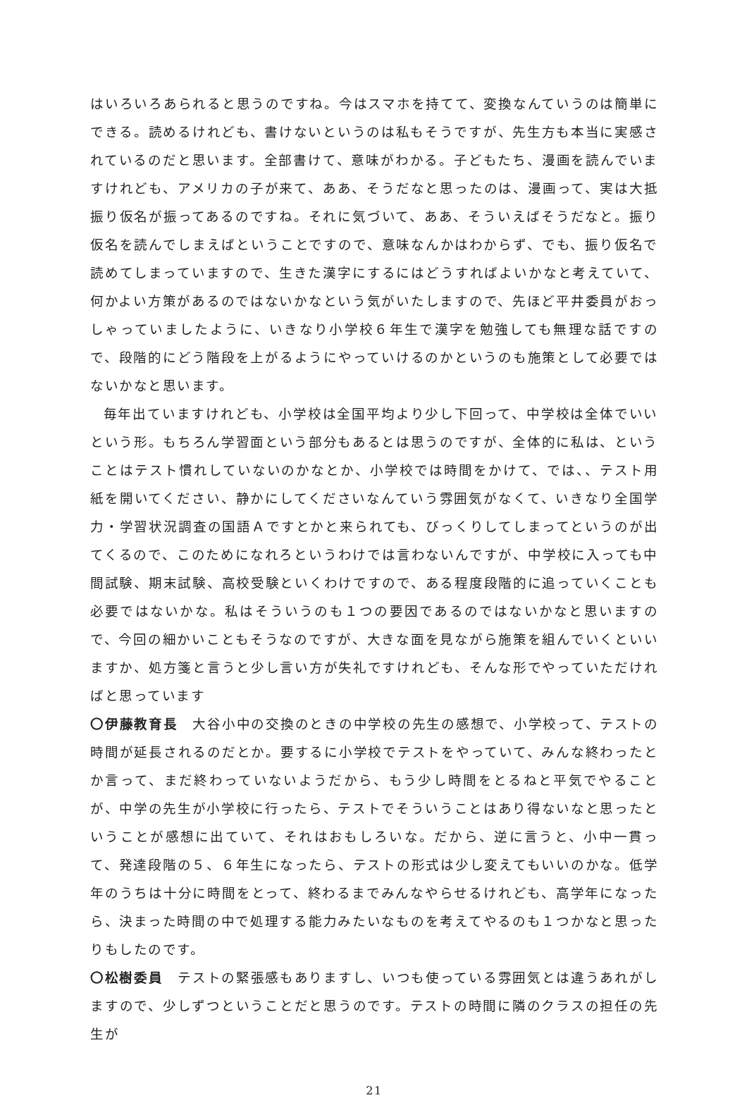はいろいろあられると思うのですね。今はスマホを持てて、変換なんていうのは簡単にできる。読めるけれども、書けないというのは私もそうですが、先生方も本当に実感されているのだと思います。全部書けて、意味がわかる。子どもたち、漫画を読んでいますけれども、アメリカの子が来て、ああ、そうだなと思ったのは、漫画って、実は大抵振り仮名が振ってあるのですね。それに気づいて、ああ、そういえばそうだなと。振り仮名を読んでしまえばということですので、意味なんかはわからず、でも、振り仮名で読めてしまっていますので、生きた漢字にするにはどうすればよいかなと考えていて、何かよい方策があるのではないかなという気がいたしますので、先ほど平井委員がおっしゃっていましたように、いきなり小学校６年生で漢字を勉強しても無理な話ですので、段階的にどう階段を上がるようにやっていけるのかというのも施策として必要ではないかなと思います。
毎年出ていますけれども、小学校は全国平均より少し下回って、中学校は全体でいいという形。もちろん学習面という部分もあるとは思うのですが、全体的に私は、ということはテスト慣れしていないのかなとか、小学校では時間をかけて、では、、テスト用紙を開いてください、静かにしてくださいなんていう雰囲気がなくて、いきなり全国学力・学習状況調査の国語Ａですとかと来られても、びっくりしてしまってというのが出てくるので、このためになれろというわけでは言わないんですが、中学校に入っても中間試験、期末試験、高校受験といくわけですので、ある程度段階的に追っていくことも必要ではないかな。私はそういうのも１つの要因であるのではないかなと思いますので、今回の細かいこともそうなのですが、大きな面を見ながら施策を組んでいくといいますか、処方箋と言うと少し言い方が失礼ですけれども、そんな形でやっていただければと思っています
〇伊藤教育長　大谷小中の交換のときの中学校の先生の感想で、小学校って、テストの時間が延長されるのだとか。要するに小学校でテストをやっていて、みんな終わったとか言って、まだ終わっていないようだから、もう少し時間をとるねと平気でやることが、中学の先生が小学校に行ったら、テストでそういうことはあり得ないなと思ったということが感想に出ていて、それはおもしろいな。だから、逆に言うと、小中一貫って、発達段階の５、６年生になったら、テストの形式は少し変えてもいいのかな。低学年のうちは十分に時間をとって、終わるまでみんなやらせるけれども、高学年になったら、決まった時間の中で処理する能力みたいなものを考えてやるのも１つかなと思ったりもしたのです。
〇松樹委員　テストの緊張感もありますし、いつも使っている雰囲気とは違うあれがしますので、少しずつということだと思うのです。テストの時間に隣のクラスの担任の先生が
21